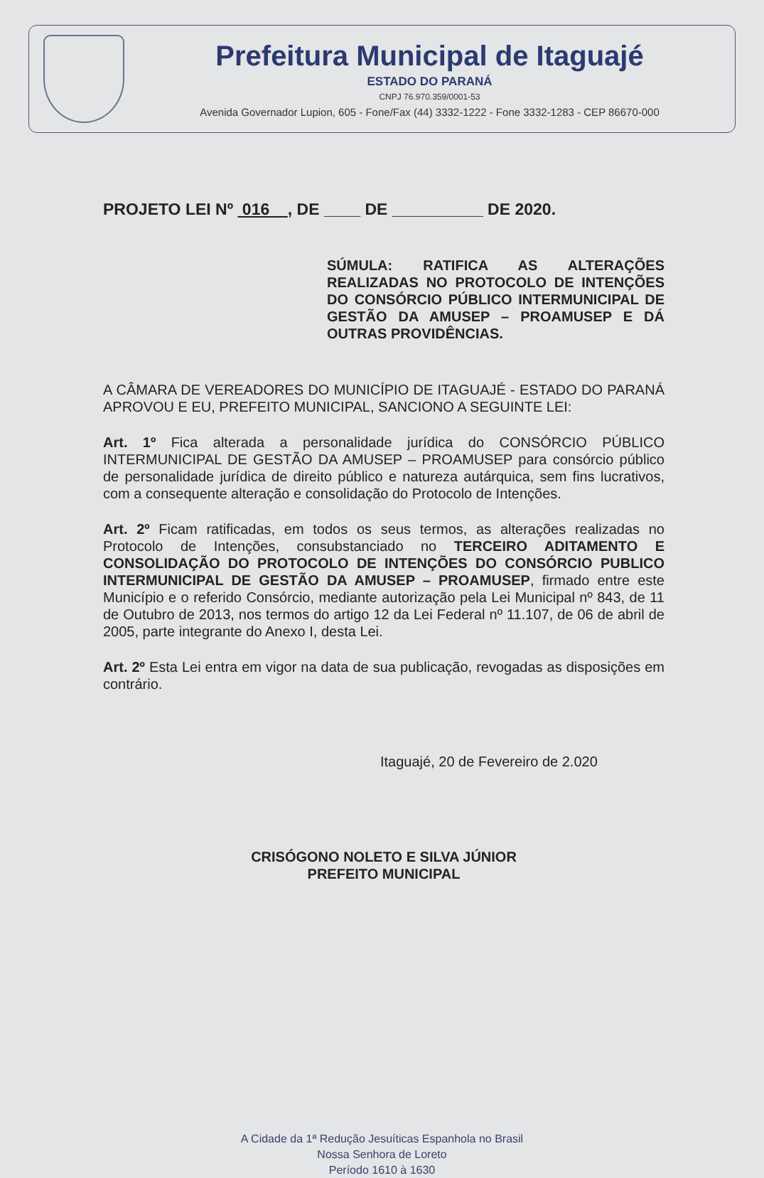Prefeitura Municipal de Itaguajé
ESTADO DO PARANÁ
CNPJ 76.970.359/0001-53
Avenida Governador Lupion, 605 - Fone/Fax (44) 3332-1222 - Fone 3332-1283 - CEP 86670-000
PROJETO LEI Nº 016 , DE ____ DE __________ DE 2020.
SÚMULA: RATIFICA AS ALTERAÇÕES REALIZADAS NO PROTOCOLO DE INTENÇÕES DO CONSÓRCIO PÚBLICO INTERMUNICIPAL DE GESTÃO DA AMUSEP – PROAMUSEP E DÁ OUTRAS PROVIDÊNCIAS.
A CÂMARA DE VEREADORES DO MUNICÍPIO DE ITAGUAJÉ - ESTADO DO PARANÁ APROVOU E EU, PREFEITO MUNICIPAL, SANCIONO A SEGUINTE LEI:
Art. 1º Fica alterada a personalidade jurídica do CONSÓRCIO PÚBLICO INTERMUNICIPAL DE GESTÃO DA AMUSEP – PROAMUSEP para consórcio público de personalidade jurídica de direito público e natureza autárquica, sem fins lucrativos, com a consequente alteração e consolidação do Protocolo de Intenções.
Art. 2º Ficam ratificadas, em todos os seus termos, as alterações realizadas no Protocolo de Intenções, consubstanciado no TERCEIRO ADITAMENTO E CONSOLIDAÇÃO DO PROTOCOLO DE INTENÇÕES DO CONSÓRCIO PUBLICO INTERMUNICIPAL DE GESTÃO DA AMUSEP – PROAMUSEP, firmado entre este Município e o referido Consórcio, mediante autorização pela Lei Municipal nº 843, de 11 de Outubro de 2013, nos termos do artigo 12 da Lei Federal nº 11.107, de 06 de abril de 2005, parte integrante do Anexo I, desta Lei.
Art. 2º Esta Lei entra em vigor na data de sua publicação, revogadas as disposições em contrário.
Itaguajé, 20 de Fevereiro de 2.020
CRISÓGONO NOLETO E SILVA JÚNIOR
PREFEITO MUNICIPAL
A Cidade da 1ª Redução Jesuíticas Espanhola no Brasil
Nossa Senhora de Loreto
Período 1610 à 1630